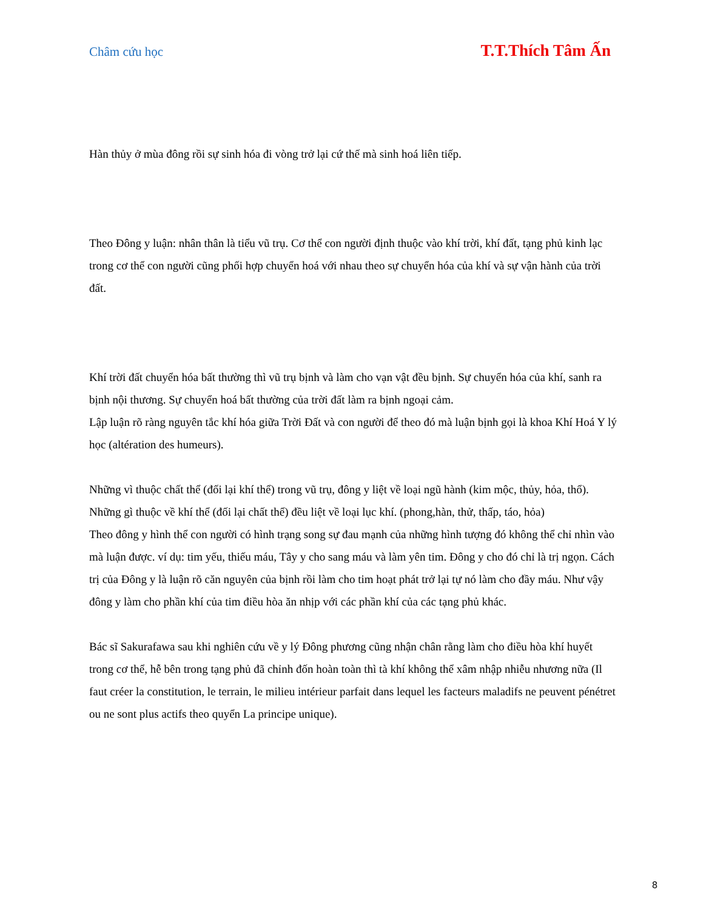Châm cứu học T.T.Thích Tâm Ấn
Hàn thủy ở mùa đông rồi sự sinh hóa đi vòng trở lại cứ thế mà sinh hoá liên tiếp.
Theo Đông y luận: nhân thân là tiểu vũ trụ. Cơ thể con người định thuộc vào khí trời, khí đất, tạng phủ kinh lạc trong cơ thể con người cũng phối hợp chuyển hoá với nhau theo sự chuyển hóa của khí và sự vận hành của trời đất.
Khí trời đất chuyển hóa bất thường thì vũ trụ bịnh và làm cho vạn vật đều bịnh. Sự chuyển hóa của khí, sanh ra bịnh nội thương. Sự chuyển hoá bất thường của trời đất làm ra bịnh ngoại cảm.
Lập luận rõ ràng nguyên tắc khí hóa giữa Trời Đất và con người để theo đó mà luận bịnh gọi là khoa Khí Hoá Y lý học (altération des humeurs).
Những vì thuộc chất thể (đối lại khí thể) trong vũ trụ, đông y liệt về loại ngũ hành (kim mộc, thủy, hỏa, thổ). Những gì thuộc về khí thể (đối lại chất thể) đều liệt về loại lục khí. (phong,hàn, thử, thấp, táo, hỏa)
Theo đông y hình thể con người có hình trạng song sự đau mạnh của những hình tượng đó không thể chỉ nhìn vào mà luận được. ví dụ: tim yếu, thiếu máu, Tây y cho sang máu và làm yên tim. Đông y cho đó chỉ là trị ngọn. Cách trị của Đông y là luận rõ căn nguyên của bịnh rồi làm cho tim hoạt phát trở lại tự nó làm cho đầy máu. Như vậy đông y làm cho phần khí của tim điều hòa ăn nhịp với các phần khí của các tạng phủ khác.
Bác sĩ Sakurafawa sau khi nghiên cứu về y lý Đông phương cũng nhận chân rằng làm cho điều hòa khí huyết trong cơ thể, hễ bên trong tạng phủ đã chỉnh đốn hoàn toàn thì tà khí không thể xâm nhập nhiễu nhương nữa (Il faut créer la constitution, le terrain, le milieu intérieur parfait dans lequel les facteurs maladifs ne peuvent pénétret ou ne sont plus actifs theo quyển La principe unique).
8